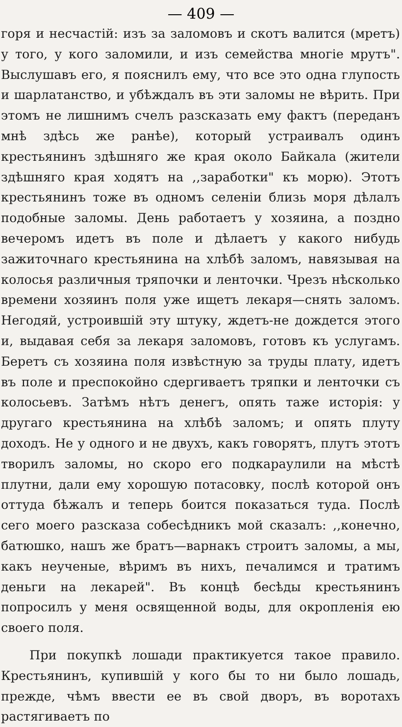— 409 —
горя и несчастій: изъ за заломовъ и скотъ валится (мретъ) у того, у кого заломили, и изъ семейства многіе мрутъ". Выслушавъ его, я пояснилъ ему, что все это одна глупость и шарлатанство, и убѣждалъ въ эти заломы не вѣрить. При этомъ не лишнимъ счелъ разсказать ему фактъ (переданъ мнѣ здѣсь же ранѣе), который устраивалъ одинъ крестьянинъ здѣшняго же края около Байкала (жители здѣшняго края ходятъ на ,,заработки" къ морю). Этотъ крестьянинъ тоже въ одномъ селеніи близь моря дѣлалъ подобные заломы. День работаетъ у хозяина, а поздно вечеромъ идетъ въ поле и дѣлаетъ у какого нибудь зажиточнаго крестьянина на хлѣбѣ заломъ, навязывая на колосья различныя тряпочки и ленточки. Чрезъ нѣсколько времени хозяинъ поля уже ищетъ лекаря—снять заломъ. Негодяй, устроившій эту штуку, ждетъ-не дождется этого и, выдавая себя за лекаря заломовъ, готовъ къ услугамъ. Беретъ съ хозяина поля извѣстную за труды плату, идетъ въ поле и преспокойно сдергиваетъ тряпки и ленточки съ колосьевъ. Затѣмъ нѣтъ денегъ, опять таже исторія: у другаго крестьянина на хлѣбѣ заломъ; и опять плуту доходъ. Не у одного и не двухъ, какъ говорятъ, плутъ этотъ творилъ заломы, но скоро его подкараулили на мѣстѣ плутни, дали ему хорошую потасовку, послѣ которой онъ оттуда бѣжалъ и теперь боится показаться туда. Послѣ сего моего разсказа собесѣдникъ мой сказалъ: ,,конечно, батюшко, нашъ же братъ—варнакъ строитъ заломы, а мы, какъ неученые, вѣримъ въ нихъ, печалимся и тратимъ деньги на лекарей". Въ концѣ бесѣды крестьянинъ попросилъ у меня освященной воды, для окропленія ею своего поля.
При покупкѣ лошади практикуется такое правило. Крестьянинъ, купившій у кого бы то ни было лошадь, прежде, чѣмъ ввести ее въ свой дворъ, въ воротахъ растягиваетъ по